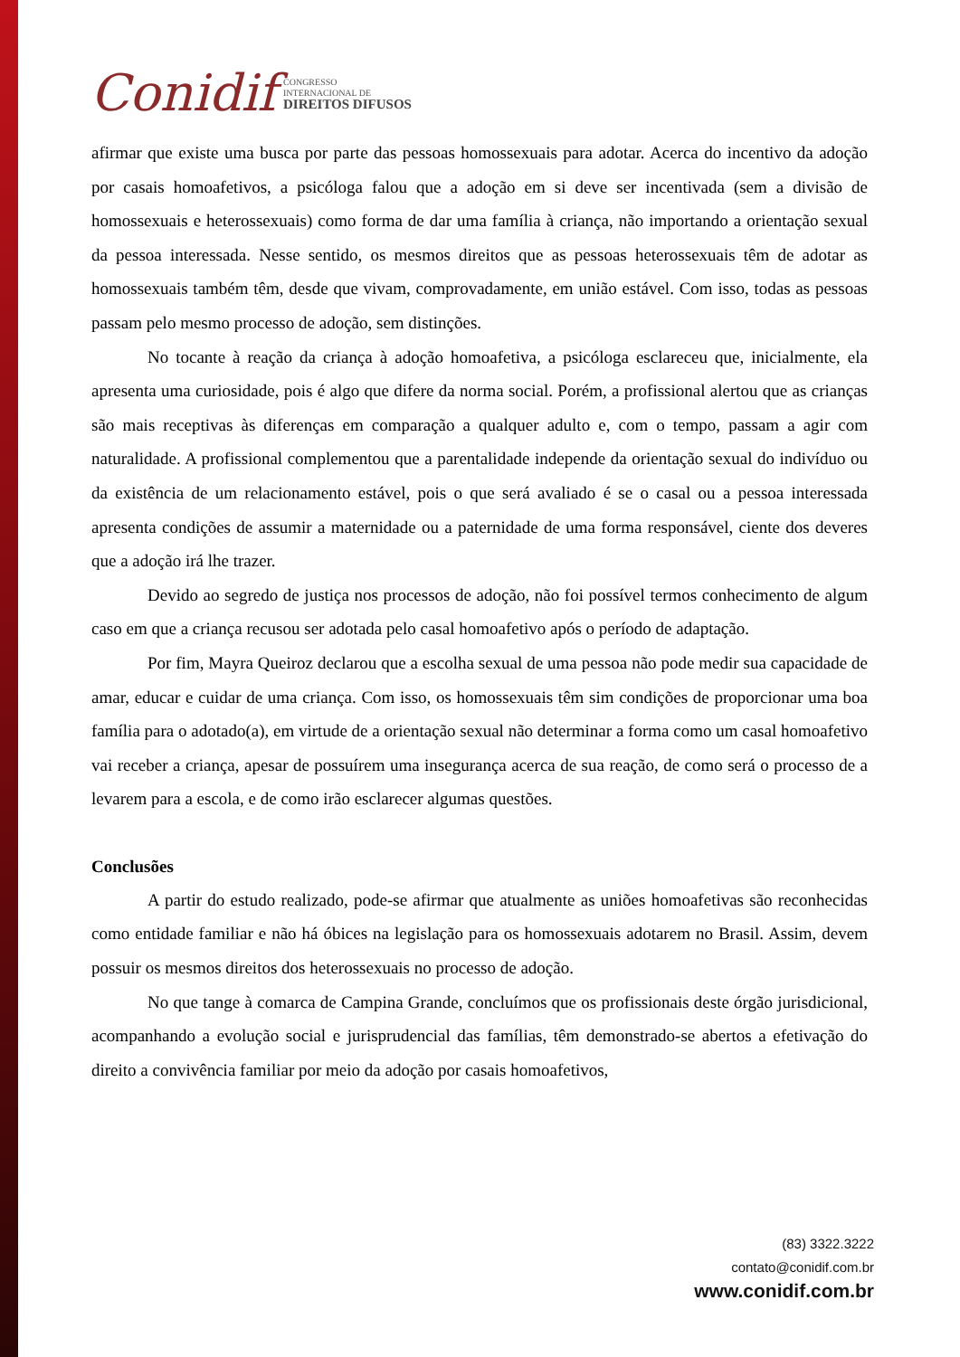Conidif
CONGRESSO
INTERNACIONAL DE
DIREITOS DIFUSOS
afirmar que existe uma busca por parte das pessoas homossexuais para adotar. Acerca do incentivo da adoção por casais homoafetivos, a psicóloga falou que a adoção em si deve ser incentivada (sem a divisão de homossexuais e heterossexuais) como forma de dar uma família à criança, não importando a orientação sexual da pessoa interessada. Nesse sentido, os mesmos direitos que as pessoas heterossexuais têm de adotar as homossexuais também têm, desde que vivam, comprovadamente, em união estável. Com isso, todas as pessoas passam pelo mesmo processo de adoção, sem distinções.
No tocante à reação da criança à adoção homoafetiva, a psicóloga esclareceu que, inicialmente, ela apresenta uma curiosidade, pois é algo que difere da norma social. Porém, a profissional alertou que as crianças são mais receptivas às diferenças em comparação a qualquer adulto e, com o tempo, passam a agir com naturalidade. A profissional complementou que a parentalidade independe da orientação sexual do indivíduo ou da existência de um relacionamento estável, pois o que será avaliado é se o casal ou a pessoa interessada apresenta condições de assumir a maternidade ou a paternidade de uma forma responsável, ciente dos deveres que a adoção irá lhe trazer.
Devido ao segredo de justiça nos processos de adoção, não foi possível termos conhecimento de algum caso em que a criança recusou ser adotada pelo casal homoafetivo após o período de adaptação.
Por fim, Mayra Queiroz declarou que a escolha sexual de uma pessoa não pode medir sua capacidade de amar, educar e cuidar de uma criança. Com isso, os homossexuais têm sim condições de proporcionar uma boa família para o adotado(a), em virtude de a orientação sexual não determinar a forma como um casal homoafetivo vai receber a criança, apesar de possuírem uma insegurança acerca de sua reação, de como será o processo de a levarem para a escola, e de como irão esclarecer algumas questões.
Conclusões
A partir do estudo realizado, pode-se afirmar que atualmente as uniões homoafetivas são reconhecidas como entidade familiar e não há óbices na legislação para os homossexuais adotarem no Brasil. Assim, devem possuir os mesmos direitos dos heterossexuais no processo de adoção.
No que tange à comarca de Campina Grande, concluímos que os profissionais deste órgão jurisdicional, acompanhando a evolução social e jurisprudencial das famílias, têm demonstrado-se abertos a efetivação do direito a convivência familiar por meio da adoção por casais homoafetivos,
(83) 3322.3222
contato@conidif.com.br
www.conidif.com.br